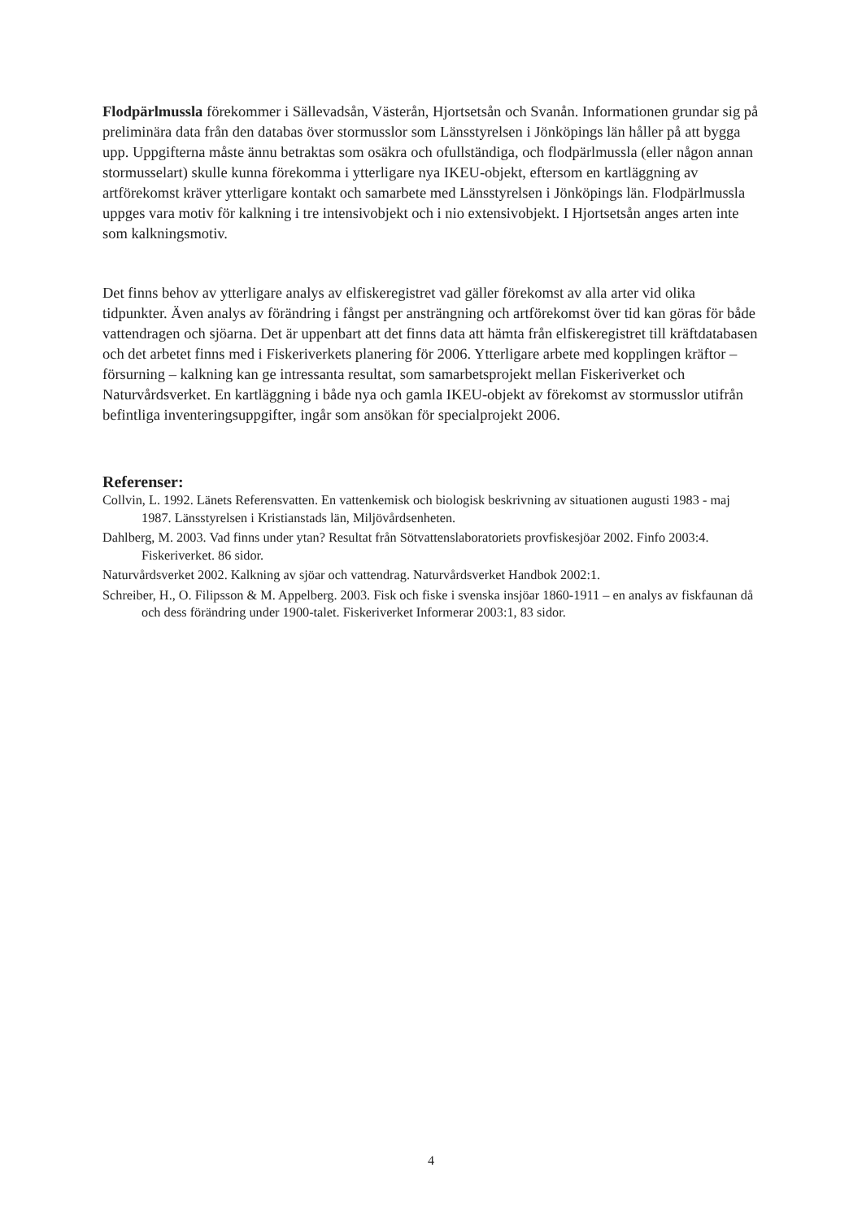Flodpärlmussla förekommer i Sällevadsån, Västerån, Hjortsetsån och Svanån. Informationen grundar sig på preliminära data från den databas över stormusslor som Länsstyrelsen i Jönköpings län håller på att bygga upp. Uppgifterna måste ännu betraktas som osäkra och ofullständiga, och flodpärlmussla (eller någon annan stormusselart) skulle kunna förekomma i ytterligare nya IKEU-objekt, eftersom en kartläggning av artförekomst kräver ytterligare kontakt och samarbete med Länsstyrelsen i Jönköpings län. Flodpärlmussla uppges vara motiv för kalkning i tre intensivobjekt och i nio extensivobjekt. I Hjortsetsån anges arten inte som kalkningsmotiv.
Det finns behov av ytterligare analys av elfiskeregistret vad gäller förekomst av alla arter vid olika tidpunkter. Även analys av förändring i fångst per ansträngning och artförekomst över tid kan göras för både vattendragen och sjöarna. Det är uppenbart att det finns data att hämta från elfiskeregistret till kräftdatabasen och det arbetet finns med i Fiskeriverkets planering för 2006. Ytterligare arbete med kopplingen kräftor – försurning – kalkning kan ge intressanta resultat, som samarbetsprojekt mellan Fiskeriverket och Naturvårdsverket. En kartläggning i både nya och gamla IKEU-objekt av förekomst av stormusslor utifrån befintliga inventeringsuppgifter, ingår som ansökan för specialprojekt 2006.
Referenser:
Collvin, L. 1992. Länets Referensvatten. En vattenkemisk och biologisk beskrivning av situationen augusti 1983 - maj 1987. Länsstyrelsen i Kristianstads län, Miljövårdsenheten.
Dahlberg, M. 2003. Vad finns under ytan? Resultat från Sötvattenslaboratoriets provfiskesjöar 2002. Finfo 2003:4. Fiskeriverket. 86 sidor.
Naturvårdsverket 2002. Kalkning av sjöar och vattendrag. Naturvårdsverket Handbok 2002:1.
Schreiber, H., O. Filipsson & M. Appelberg. 2003. Fisk och fiske i svenska insjöar 1860-1911 – en analys av fiskfaunan då och dess förändring under 1900-talet. Fiskeriverket Informerar 2003:1, 83 sidor.
4